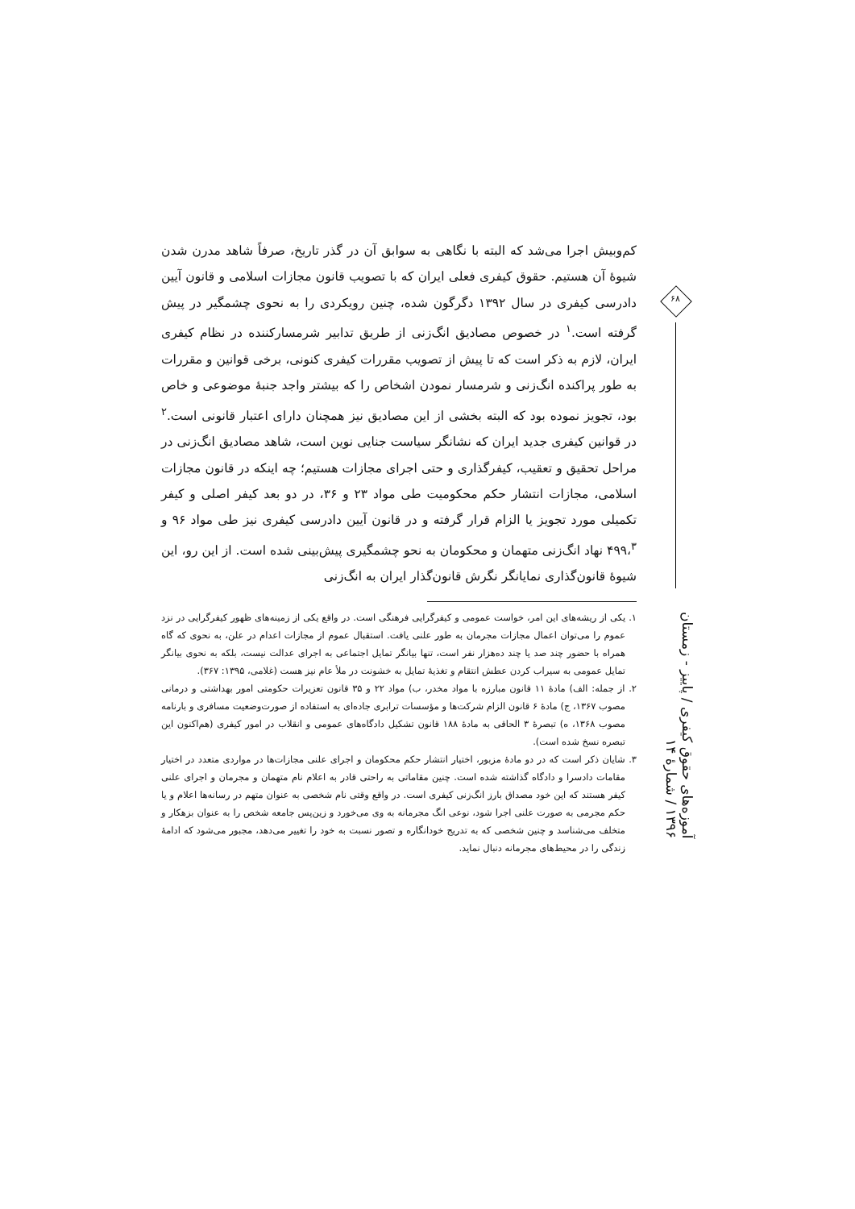کم‌وبیش اجرا می‌شد که البته با نگاهی به سوابق آن در گذر تاریخ، صرفاً شاهد مدرن شدن شیوۀ آن هستیم. حقوق کیفری فعلی ایران که با تصویب قانون مجازات اسلامی و قانون آیین دادرسی کیفری در سال ۱۳۹۲ دگرگون شده، چنین رویکردی را به نحوی چشمگیر در پیش گرفته است.<sup>۱</sup> در خصوص مصادیق انگ‌زنی از طریق تدابیر شرمسارکننده در نظام کیفری ایران، لازم به ذکر است که تا پیش از تصویب مقررات کیفری کنونی، برخی قوانین و مقررات به طور پراکنده انگ‌زنی و شرمسار نمودن اشخاص را که بیشتر واجد جنبۀ موضوعی و خاص بود، تجویز نموده بود که البته بخشی از این مصادیق نیز همچنان دارای اعتبار قانونی است.<sup>۲</sup> در قوانین کیفری جدید ایران که نشانگر سیاست جنایی نوین است، شاهد مصادیق انگ‌زنی در مراحل تحقیق و تعقیب، کیفرگذاری و حتی اجرای مجازات هستیم؛ چه اینکه در قانون مجازات اسلامی، مجازات انتشار حکم محکومیت طی مواد ۲۳ و ۳۶، در دو بعد کیفر اصلی و کیفر تکمیلی مورد تجویز یا الزام قرار گرفته و در قانون آیین دادرسی کیفری نیز طی مواد ۹۶ و ۴۹۹،<sup>۳</sup> نهاد انگ‌زنی متهمان و محکومان به نحو چشمگیری پیش‌بینی شده است. از این رو، این شیوۀ قانون‌گذاری نمایانگر نگرش قانون‌گذار ایران به انگ‌زنی
۱. یکی از ریشه‌های این امر، خواست عمومی و کیفرگرایی فرهنگی است. در واقع یکی از زمینه‌های ظهور کیفرگرایی در نزد عموم را می‌توان اعمال مجازات مجرمان به طور علنی یافت. استقبال عموم از مجازات اعدام در علن، به نحوی که گاه همراه با حضور چند صد یا چند ده‌هزار نفر است، تنها بیانگر تمایل اجتماعی به اجرای عدالت نیست، بلکه به نحوی بیانگر تمایل عمومی به سیراب کردن عطش انتقام و تغذیۀ تمایل به خشونت در ملأ عام نیز هست (غلامی، ۱۳۹۵: ۳۶۷).
۲. از جمله: الف) مادۀ ۱۱ قانون مبارزه با مواد مخدر، ب) مواد ۲۲ و ۳۵ قانون تعزیرات حکومتی امور بهداشتی و درمانی مصوب ۱۳۶۷، ج) مادۀ ۶ قانون الزام شرکت‌ها و مؤسسات ترابری جاده‌ای به استفاده از صورت‌وضعیت مسافری و بارنامه مصوب ۱۳۶۸، ه) تبصرۀ ۳ الحاقی به مادۀ ۱۸۸ قانون تشکیل دادگاه‌های عمومی و انقلاب در امور کیفری (هم‌اکنون این تبصره نسخ شده است).
۳. شایان ذکر است که در دو مادۀ مزبور، اختیار انتشار حکم محکومان و اجرای علنی مجازات‌ها در مواردی متعدد در اختیار مقامات دادسرا و دادگاه گذاشته شده است. چنین مقاماتی به راحتی قادر به اعلام نام متهمان و مجرمان و اجرای علنی کیفر هستند که این خود مصداق بارز انگ‌زنی کیفری است. در واقع وقتی نام شخصی به عنوان متهم در رسانه‌ها اعلام و یا حکم مجرمی به صورت علنی اجرا شود، نوعی انگ مجرمانه به وی می‌خورد و زین‌پس جامعه شخص را به عنوان بزهکار و متخلف می‌شناسد و چنین شخصی که به تدریج خودانگاره و تصور نسبت به خود را تغییر می‌دهد، مجبور می‌شود که ادامۀ زندگی را در محیط‌های مجرمانه دنبال نماید.
۶۸
آموزه‌های حقوق کیفری / پاییز - زمستان ۱۳۹۶ / شمارۀ ۱۴